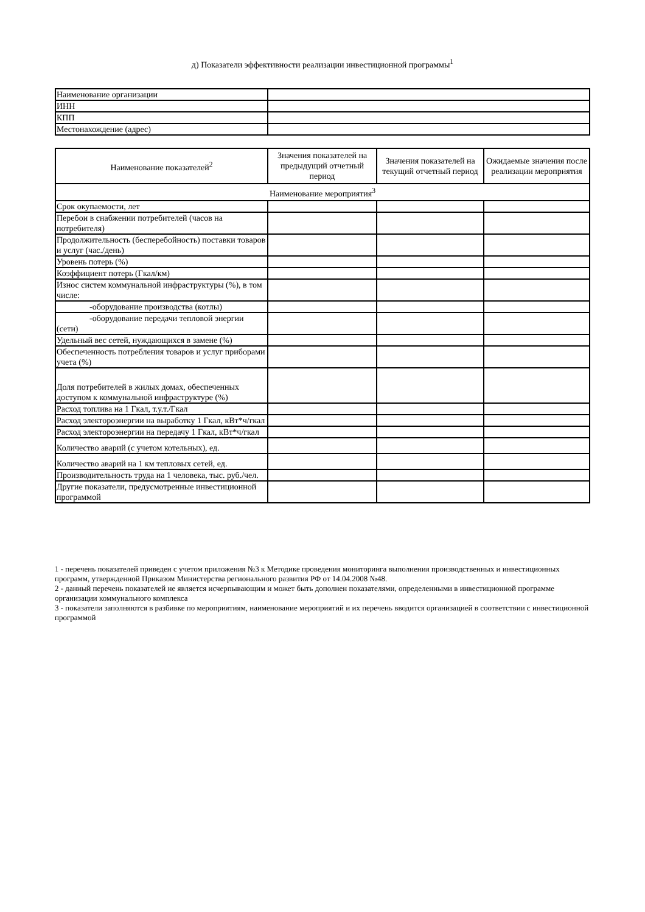д) Показатели эффективности реализации инвестиционной программы<sup>1</sup>
| Наименование организации | |
| ИНН | |
| КПП | |
| Местонахождение (адрес) | |
| Наименование показателей<sup>2</sup> | Значения показателей на предыдущий отчетный период | Значения показателей на текущий отчетный период | Ожидаемые значения после реализации мероприятия |
| --- | --- | --- | --- |
| Наименование мероприятия<sup>3</sup> | | | |
| Срок окупаемости, лет | | | |
| Перебои в снабжении потребителей (часов на потребителя) | | | |
| Продолжительность (бесперебойность) поставки товаров и услуг (час./день) | | | |
| Уровень потерь (%) | | | |
| Коэффициент потерь (Гкал/км) | | | |
| Износ систем коммунальной инфраструктуры (%), в том числе: | | | |
| -оборудование производства (котлы) | | | |
| -оборудование передачи тепловой энергии (сети) | | | |
| Удельный вес сетей, нуждающихся в замене (%) | | | |
| Обеспеченность потребления товаров и услуг приборами учета (%) | | | |
| Доля потребителей в жилых домах, обеспеченных доступом к коммунальной инфраструктуре (%) | | | |
| Расход топлива на 1 Гкал, т.у.т./Гкал | | | |
| Расход электороэнергии на выработку 1 Гкал, кВт*ч/гкал | | | |
| Расход электороэнергии на передачу 1 Гкал, кВт*ч/гкал | | | |
| Количество аварий (с учетом котельных), ед. | | | |
| Количество аварий на 1 км тепловых сетей, ед. | | | |
| Производительность труда на 1 человека, тыс. руб./чел. | | | |
| Другие показатели, предусмотренные инвестиционной программой | | | |
1 - перечень показателей приведен с учетом приложения №3 к Методике проведения мониторинга выполнения производственных и инвестиционных программ, утвержденной Приказом Министерства регионального развития РФ от 14.04.2008 №48.
2 - данный перечень показателей не является исчерпывающим и может быть дополнен показателями, определенными в инвестиционной программе организации коммунального комплекса
3 - показатели заполняются в разбивке по мероприятиям, наименование мероприятий и их перечень вводится организацией в соответствии с инвестиционной программой